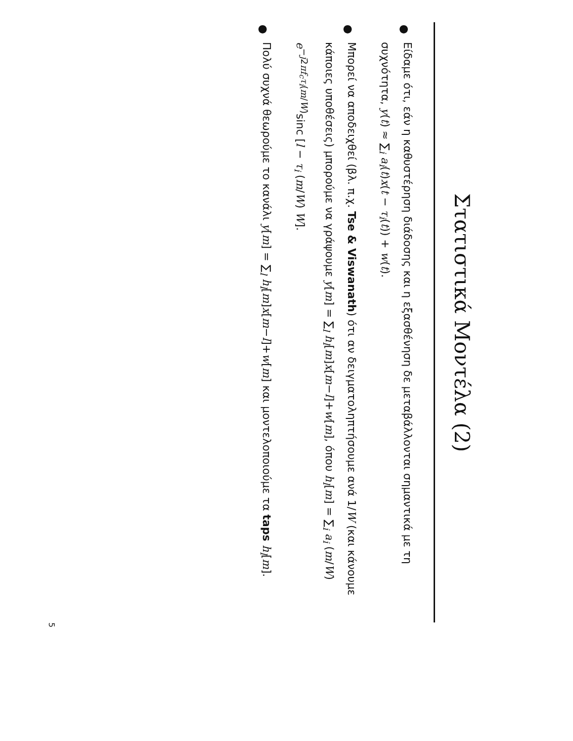Στατιστικά Μοντέλα (2)
●
Είδαμε ότι, εάν η καθυστέρηση διάδοσης και η εξασθένηση δε μεταβάλλονται σημαντικά με τη συχνότητα, y(t) ≈ ∑<sub>i</sub> a<sub>i</sub>(t)x(t − τ<sub>i</sub>(t)) + w(t).
●
Μπορεί να αποδειχθεί (βλ. π.χ. Tse & Viswanath) ότι αν δειγματοληπτήσουμε ανά 1/W (και κάνουμε κάποιες υποθέσεις) μπορούμε να γράψουμε y[m] = ∑<sub>l</sub> h<sub>l</sub>[m]x[m−l]+w[m], όπου h<sub>l</sub>[m] = ∑<sub>i</sub> a<sub>i</sub> (m/W) e<sup>−j2πf<sub>c</sub>τ<sub>i</sub>(m/W)</sup>sinc [l − τ<sub>i</sub> (m/W) W].
●
Πολύ συχνά θεωρούμε το κανάλι y[m] = ∑<sub>l</sub> h<sub>l</sub>[m]x[m−l]+w[m] και μοντελοποιούμε τα taps h<sub>l</sub>[m].
5